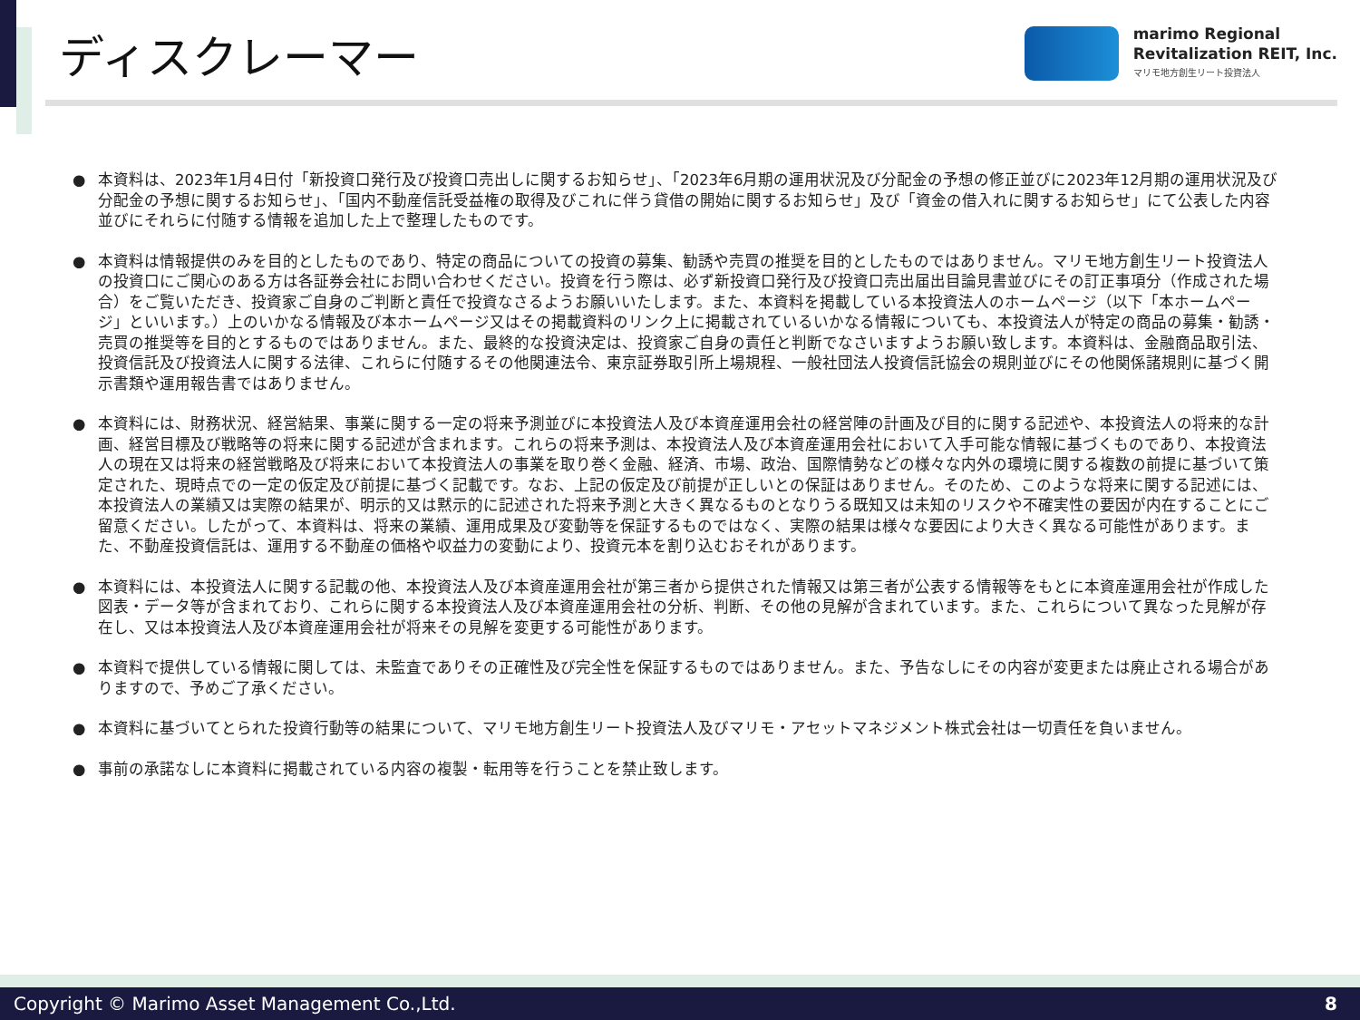ディスクレーマー
marimo Regional
Revitalization REIT, Inc.
マリモ地方創生リート投資法人
● 本資料は、2023年1月4日付「新投資口発行及び投資口売出しに関するお知らせ」、「2023年6月期の運用状況及び分配金の予想の修正並びに2023年12月期の運用状況及び分配金の予想に関するお知らせ」、「国内不動産信託受益権の取得及びこれに伴う貸借の開始に関するお知らせ」及び「資金の借入れに関するお知らせ」にて公表した内容並びにそれらに付随する情報を追加した上で整理したものです。
● 本資料は情報提供のみを目的としたものであり、特定の商品についての投資の募集、勧誘や売買の推奨を目的としたものではありません。マリモ地方創生リート投資法人の投資口にご関心のある方は各証券会社にお問い合わせください。投資を行う際は、必ず新投資口発行及び投資口売出届出目論見書並びにその訂正事項分（作成された場合）をご覧いただき、投資家ご自身のご判断と責任で投資なさるようお願いいたします。また、本資料を掲載している本投資法人のホームページ（以下「本ホームページ」といいます。）上のいかなる情報及び本ホームページ又はその掲載資料のリンク上に掲載されているいかなる情報についても、本投資法人が特定の商品の募集・勧誘・売買の推奨等を目的とするものではありません。また、最終的な投資決定は、投資家ご自身の責任と判断でなさいますようお願い致します。本資料は、金融商品取引法、投資信託及び投資法人に関する法律、これらに付随するその他関連法令、東京証券取引所上場規程、一般社団法人投資信託協会の規則並びにその他関係諸規則に基づく開示書類や運用報告書ではありません。
● 本資料には、財務状況、経営結果、事業に関する一定の将来予測並びに本投資法人及び本資産運用会社の経営陣の計画及び目的に関する記述や、本投資法人の将来的な計画、経営目標及び戦略等の将来に関する記述が含まれます。これらの将来予測は、本投資法人及び本資産運用会社において入手可能な情報に基づくものであり、本投資法人の現在又は将来の経営戦略及び将来において本投資法人の事業を取り巻く金融、経済、市場、政治、国際情勢などの様々な内外の環境に関する複数の前提に基づいて策定された、現時点での一定の仮定及び前提に基づく記載です。なお、上記の仮定及び前提が正しいとの保証はありません。そのため、このような将来に関する記述には、本投資法人の業績又は実際の結果が、明示的又は黙示的に記述された将来予測と大きく異なるものとなりうる既知又は未知のリスクや不確実性の要因が内在することにご留意ください。したがって、本資料は、将来の業績、運用成果及び変動等を保証するものではなく、実際の結果は様々な要因により大きく異なる可能性があります。また、不動産投資信託は、運用する不動産の価格や収益力の変動により、投資元本を割り込むおそれがあります。
● 本資料には、本投資法人に関する記載の他、本投資法人及び本資産運用会社が第三者から提供された情報又は第三者が公表する情報等をもとに本資産運用会社が作成した図表・データ等が含まれており、これらに関する本投資法人及び本資産運用会社の分析、判断、その他の見解が含まれています。また、これらについて異なった見解が存在し、又は本投資法人及び本資産運用会社が将来その見解を変更する可能性があります。
● 本資料で提供している情報に関しては、未監査でありその正確性及び完全性を保証するものではありません。また、予告なしにその内容が変更または廃止される場合がありますので、予めご了承ください。
● 本資料に基づいてとられた投資行動等の結果について、マリモ地方創生リート投資法人及びマリモ・アセットマネジメント株式会社は一切責任を負いません。
● 事前の承諾なしに本資料に掲載されている内容の複製・転用等を行うことを禁止致します。
Copyright © Marimo Asset Management Co.,Ltd. 8